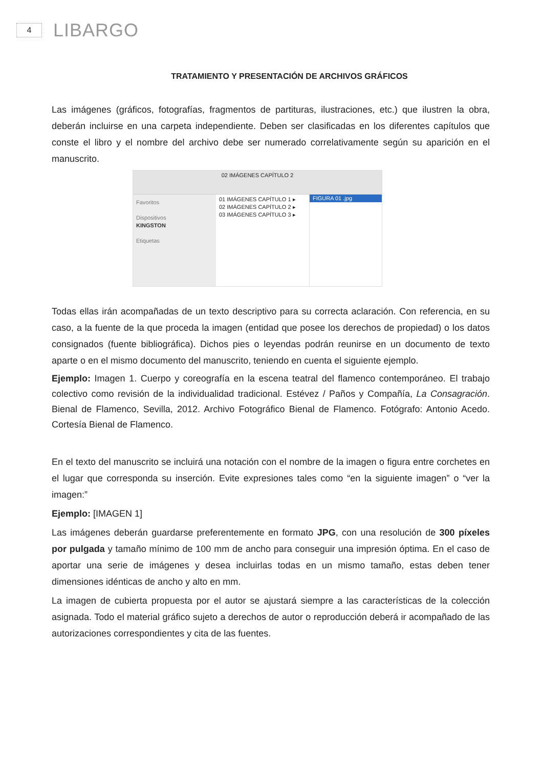4
LIBARGO
TRATAMIENTO Y PRESENTACIÓN DE ARCHIVOS GRÁFICOS
Las imágenes (gráficos, fotografías, fragmentos de partituras, ilustraciones, etc.) que ilustren la obra, deberán incluirse en una carpeta independiente. Deben ser clasificadas en los diferentes capítulos que conste el libro y el nombre del archivo debe ser numerado correlativamente según su aparición en el manuscrito.
02 IMÁGENES CAPÍTULO 2
Favoritos
Dispositivos
KINGSTON
Etiquetas
01 IMÁGENES CAPÍTULO 1 ▸
02 IMÁGENES CAPÍTULO 2 ▸
03 IMÁGENES CAPÍTULO 3 ▸
FIGURA 01 .jpg
Todas ellas irán acompañadas de un texto descriptivo para su correcta aclaración. Con referencia, en su caso, a la fuente de la que proceda la imagen (entidad que posee los derechos de propiedad) o los datos consignados (fuente bibliográfica). Dichos pies o leyendas podrán reunirse en un documento de texto aparte o en el mismo documento del manuscrito, teniendo en cuenta el siguiente ejemplo.
Ejemplo: Imagen 1. Cuerpo y coreografía en la escena teatral del flamenco contemporáneo. El trabajo colectivo como revisión de la individualidad tradicional. Estévez / Paños y Compañía, La Consagración. Bienal de Flamenco, Sevilla, 2012. Archivo Fotográfico Bienal de Flamenco. Fotógrafo: Antonio Acedo. Cortesía Bienal de Flamenco.
En el texto del manuscrito se incluirá una notación con el nombre de la imagen o figura entre corchetes en el lugar que corresponda su inserción. Evite expresiones tales como “en la siguiente imagen” o “ver la imagen:”
Ejemplo: [IMAGEN 1]
Las imágenes deberán guardarse preferentemente en formato JPG, con una resolución de 300 píxeles por pulgada y tamaño mínimo de 100 mm de ancho para conseguir una impresión óptima. En el caso de aportar una serie de imágenes y desea incluirlas todas en un mismo tamaño, estas deben tener dimensiones idénticas de ancho y alto en mm.
La imagen de cubierta propuesta por el autor se ajustará siempre a las características de la colección asignada. Todo el material gráfico sujeto a derechos de autor o reproducción deberá ir acompañado de las autorizaciones correspondientes y cita de las fuentes.